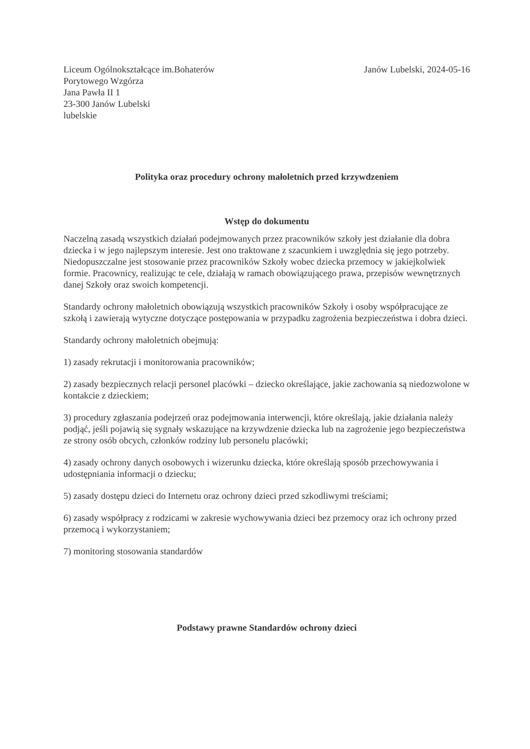Liceum Ogólnokształcące im.Bohaterów
Porytowego Wzgórza
Jana Pawła II 1
23-300 Janów Lubelski
lubelskie
Janów Lubelski, 2024-05-16
Polityka oraz procedury ochrony małoletnich przed krzywdzeniem
Wstęp do dokumentu
Naczelną zasadą wszystkich działań podejmowanych przez pracowników szkoły jest działanie dla dobra dziecka i w jego najlepszym interesie. Jest ono traktowane z szacunkiem i uwzględnia się jego potrzeby. Niedopuszczalne jest stosowanie przez pracowników Szkoły wobec dziecka przemocy w jakiejkolwiek formie. Pracownicy, realizując te cele, działają w ramach obowiązującego prawa, przepisów wewnętrznych danej Szkoły oraz swoich kompetencji.
Standardy ochrony małoletnich obowiązują wszystkich pracowników Szkoły i osoby współpracujące ze szkołą i zawierają wytyczne dotyczące postępowania w przypadku zagrożenia bezpieczeństwa i dobra dzieci.
Standardy ochrony małoletnich obejmują:
1) zasady rekrutacji i monitorowania pracowników;
2) zasady bezpiecznych relacji personel placówki – dziecko określające, jakie zachowania są niedozwolone w kontakcie z dzieckiem;
3) procedury zgłaszania podejrzeń oraz podejmowania interwencji, które określają, jakie działania należy podjąć, jeśli pojawią się sygnały wskazujące na krzywdzenie dziecka lub na zagrożenie jego bezpieczeństwa ze strony osób obcych, członków rodziny lub personelu placówki;
4) zasady ochrony danych osobowych i wizerunku dziecka, które określają sposób przechowywania i udostępniania informacji o dziecku;
5) zasady dostępu dzieci do Internetu oraz ochrony dzieci przed szkodliwymi treściami;
6) zasady współpracy z rodzicami w zakresie wychowywania dzieci bez przemocy oraz ich ochrony przed przemocą i wykorzystaniem;
7) monitoring stosowania standardów
Podstawy prawne Standardów ochrony dzieci